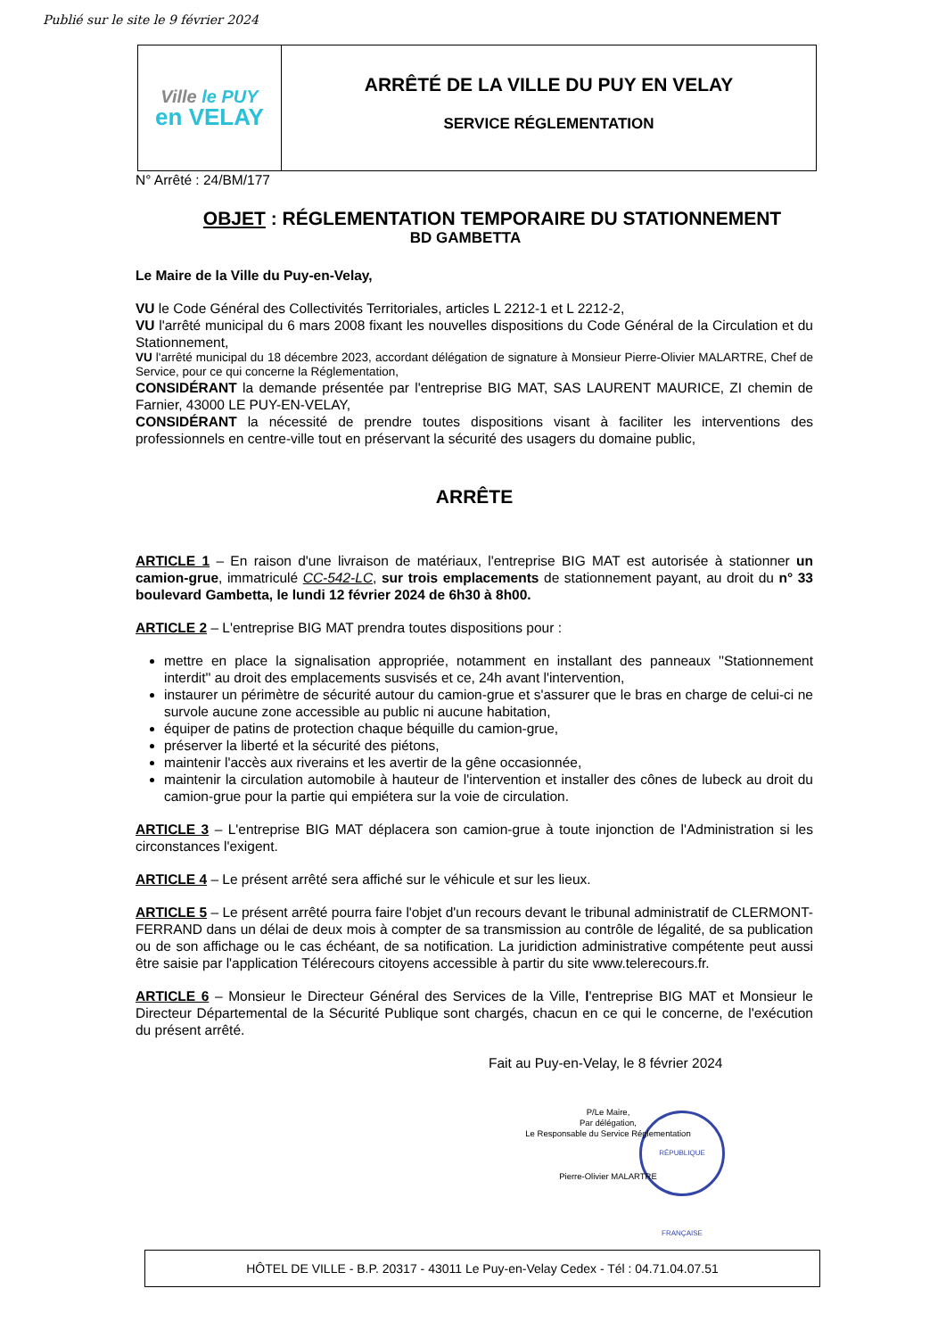Publié sur le site le 9 février 2024
Ville le PUY
en VELAY
ARRÊTÉ DE LA VILLE DU PUY EN VELAY
SERVICE RÉGLEMENTATION
N° Arrêté : 24/BM/177
OBJET : RÉGLEMENTATION TEMPORAIRE DU STATIONNEMENT
BD GAMBETTA
Le Maire de la Ville du Puy-en-Velay,
VU le Code Général des Collectivités Territoriales, articles L 2212-1 et L 2212-2,
VU l'arrêté municipal du 6 mars 2008 fixant les nouvelles dispositions du Code Général de la Circulation et du Stationnement,
VU l'arrêté municipal du 18 décembre 2023, accordant délégation de signature à Monsieur Pierre-Olivier MALARTRE, Chef de Service, pour ce qui concerne la Réglementation,
CONSIDÉRANT la demande présentée par l'entreprise BIG MAT, SAS LAURENT MAURICE, ZI chemin de Farnier, 43000 LE PUY-EN-VELAY,
CONSIDÉRANT la nécessité de prendre toutes dispositions visant à faciliter les interventions des professionnels en centre-ville tout en préservant la sécurité des usagers du domaine public,
ARRÊTE
ARTICLE 1 – En raison d'une livraison de matériaux, l'entreprise BIG MAT est autorisée à stationner un camion-grue, immatriculé CC-542-LC, sur trois emplacements de stationnement payant, au droit du n° 33 boulevard Gambetta, le lundi 12 février 2024 de 6h30 à 8h00.
ARTICLE 2 – L'entreprise BIG MAT prendra toutes dispositions pour :
mettre en place la signalisation appropriée, notamment en installant des panneaux ''Stationnement interdit'' au droit des emplacements susvisés et ce, 24h avant l'intervention,
instaurer un périmètre de sécurité autour du camion-grue et s'assurer que le bras en charge de celui-ci ne survole aucune zone accessible au public ni aucune habitation,
équiper de patins de protection chaque béquille du camion-grue,
préserver la liberté et la sécurité des piétons,
maintenir l'accès aux riverains et les avertir de la gêne occasionnée,
maintenir la circulation automobile à hauteur de l'intervention et installer des cônes de lubeck au droit du camion-grue pour la partie qui empiétera sur la voie de circulation.
ARTICLE 3 – L'entreprise BIG MAT déplacera son camion-grue à toute injonction de l'Administration si les circonstances l'exigent.
ARTICLE 4 – Le présent arrêté sera affiché sur le véhicule et sur les lieux.
ARTICLE 5 – Le présent arrêté pourra faire l'objet d'un recours devant le tribunal administratif de CLERMONT-FERRAND dans un délai de deux mois à compter de sa transmission au contrôle de légalité, de sa publication ou de son affichage ou le cas échéant, de sa notification. La juridiction administrative compétente peut aussi être saisie par l'application Télérecours citoyens accessible à partir du site www.telerecours.fr.
ARTICLE 6 – Monsieur le Directeur Général des Services de la Ville, l'entreprise BIG MAT et Monsieur le Directeur Départemental de la Sécurité Publique sont chargés, chacun en ce qui le concerne, de l'exécution du présent arrêté.
Fait au Puy-en-Velay, le 8 février 2024
P/Le Maire,
Par délégation,
Le Responsable du Service Réglementation
Pierre-Olivier MALARTRE
RÉPUBLIQUE FRANÇAISE
HÔTEL DE VILLE - B.P. 20317 - 43011 Le Puy-en-Velay Cedex - Tél : 04.71.04.07.51